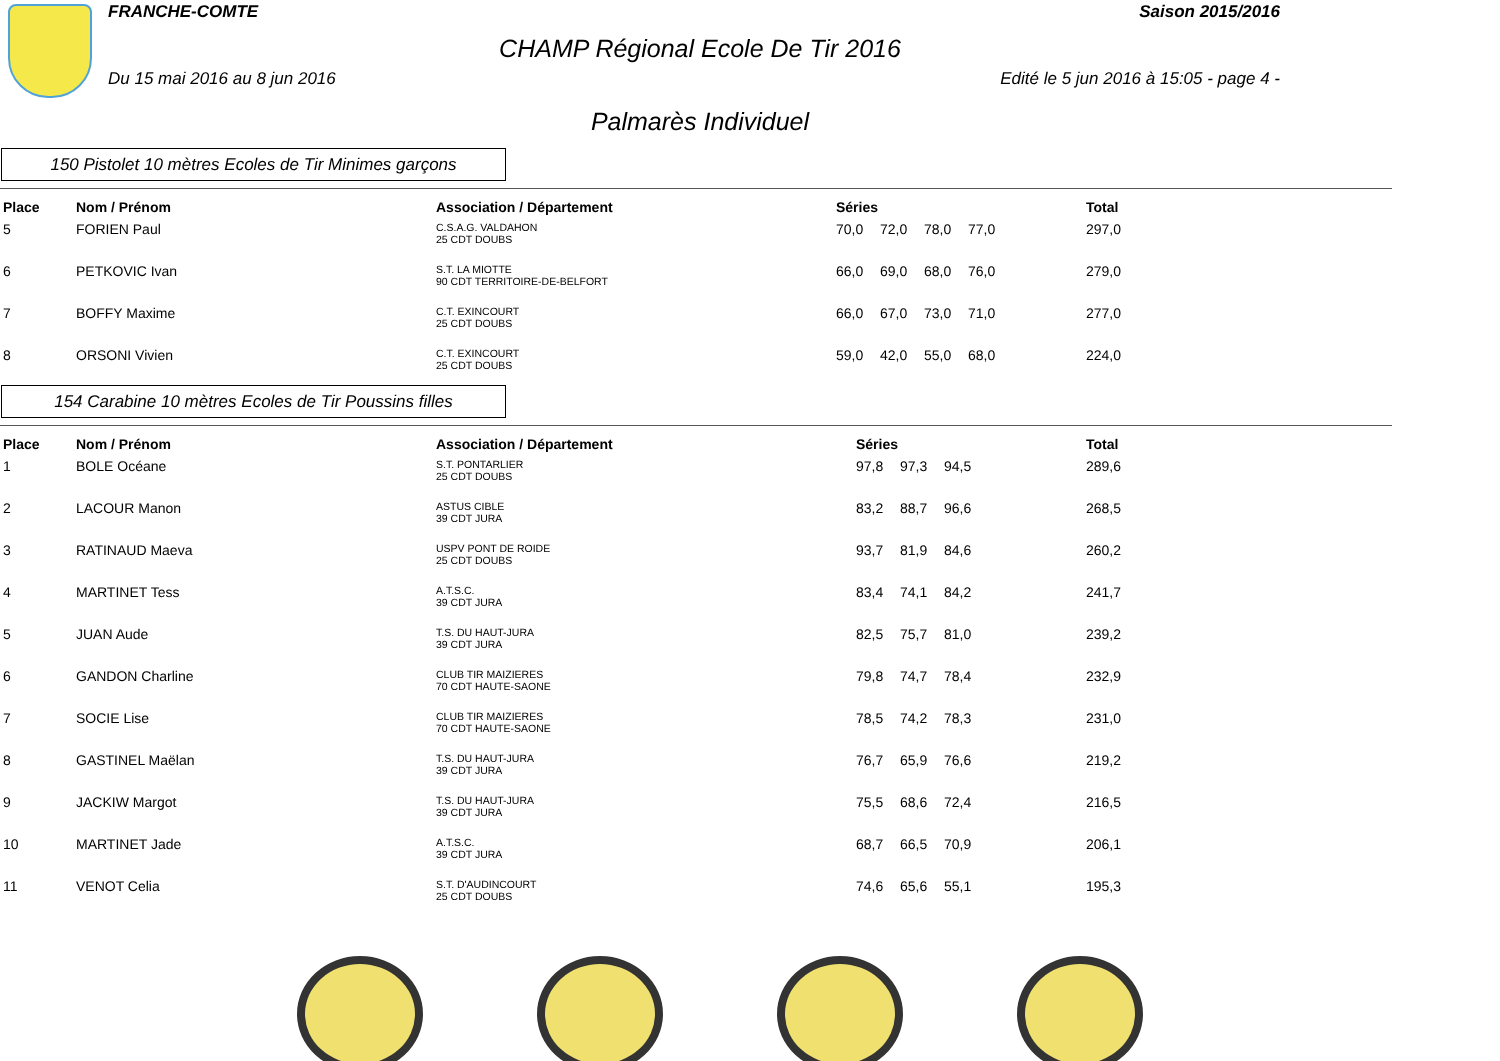FRANCHE-COMTE Saison 2015/2016
CHAMP Régional Ecole De Tir 2016
Du 15 mai 2016 au 8 jun 2016 Edité le 5 jun 2016 à 15:05 - page 4 -
Palmarès Individuel
150 Pistolet 10 mètres Ecoles de Tir Minimes garçons
| Place | Nom / Prénom | Association / Département | Séries | Total |
| --- | --- | --- | --- | --- |
| 5 | FORIEN Paul | C.S.A.G. VALDAHON 25 CDT DOUBS | 70,0 72,0 78,0 77,0 | 297,0 |
| 6 | PETKOVIC Ivan | S.T. LA MIOTTE 90 CDT TERRITOIRE-DE-BELFORT | 66,0 69,0 68,0 76,0 | 279,0 |
| 7 | BOFFY Maxime | C.T. EXINCOURT 25 CDT DOUBS | 66,0 67,0 73,0 71,0 | 277,0 |
| 8 | ORSONI Vivien | C.T. EXINCOURT 25 CDT DOUBS | 59,0 42,0 55,0 68,0 | 224,0 |
154 Carabine 10 mètres Ecoles de Tir Poussins filles
| Place | Nom / Prénom | Association / Département | Séries | Total |
| --- | --- | --- | --- | --- |
| 1 | BOLE Océane | S.T. PONTARLIER 25 CDT DOUBS | 97,8 97,3 94,5 | 289,6 |
| 2 | LACOUR Manon | ASTUS CIBLE 39 CDT JURA | 83,2 88,7 96,6 | 268,5 |
| 3 | RATINAUD Maeva | USPV PONT DE ROIDE 25 CDT DOUBS | 93,7 81,9 84,6 | 260,2 |
| 4 | MARTINET Tess | A.T.S.C. 39 CDT JURA | 83,4 74,1 84,2 | 241,7 |
| 5 | JUAN Aude | T.S. DU HAUT-JURA 39 CDT JURA | 82,5 75,7 81,0 | 239,2 |
| 6 | GANDON Charline | CLUB TIR MAIZIERES 70 CDT HAUTE-SAONE | 79,8 74,7 78,4 | 232,9 |
| 7 | SOCIE Lise | CLUB TIR MAIZIERES 70 CDT HAUTE-SAONE | 78,5 74,2 78,3 | 231,0 |
| 8 | GASTINEL Maëlan | T.S. DU HAUT-JURA 39 CDT JURA | 76,7 65,9 76,6 | 219,2 |
| 9 | JACKIW Margot | T.S. DU HAUT-JURA 39 CDT JURA | 75,5 68,6 72,4 | 216,5 |
| 10 | MARTINET Jade | A.T.S.C. 39 CDT JURA | 68,7 66,5 70,9 | 206,1 |
| 11 | VENOT Celia | S.T. D'AUDINCOURT 25 CDT DOUBS | 74,6 65,6 55,1 | 195,3 |